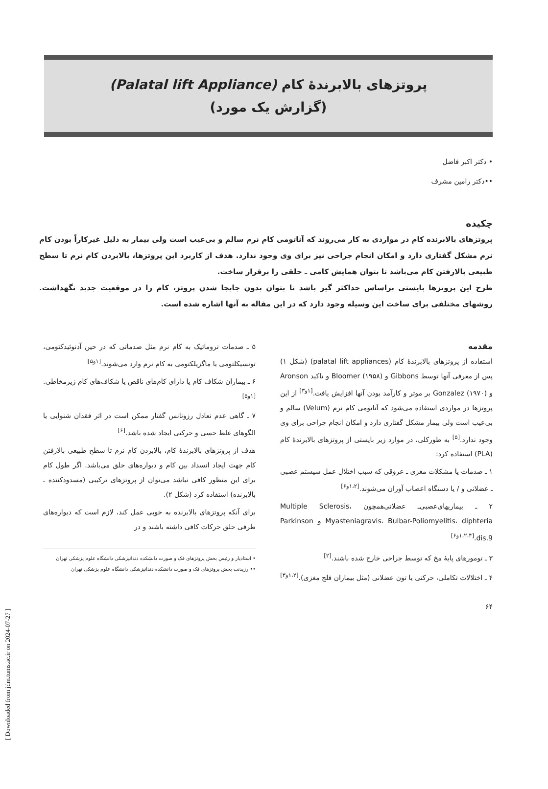[ Downloaded from jdm.tums.ac.ir on 2024-07-27 ]
پروتزهای بالابرندهٔ کام (Palatal lift Appliance)
(گزارش یک مورد)
• دکتر اکبر فاضل
••دکتر رامین مشرف
چکیده
پروتزهای بالابرنده کام در مواردی به کار می‌روند که آناتومی کام نرم سالم و بی‌عیب است ولی بیمار به دلیل غیرکاراً بودن کام نرم مشکل گفتاری دارد و امکان انجام جراحی نیز برای وی وجود ندارد. هدف از کاربرد این پروتزها، بالابردن کام نرم تا سطح طبیعی بالارفتن کام می‌باشد تا بتوان همایش کامی ـ حلقی را برقرار ساخت.
طرح این پروتزها بایستی براساس حداکثر گیر باشد تا بتوان بدون جابجا شدن پروتز، کام را در موقعیت جدید نگهداشت. روشهای مختلفی برای ساخت این وسیله وجود دارد که در این مقاله به آنها اشاره شده است.
مقدمه
استفاده از پروتزهای بالابرندهٔ کام (palatal lift appliances) (شکل ۱) پس از معرفی آنها توسط Gibbons و Bloomer (۱۹۵۸) و تاکید Aronson و Gonzalez (۱۹۷۰) بر موثر و کارآمد بودن آنها افزایش یافت.<sup>[۱و۳]</sup> از این پروتزها در مواردی استفاده می‌شود که آناتومی کام نرم (Velum) سالم و بی‌عیب است ولی بیمار مشکل گفتاری دارد و امکان انجام جراحی برای وی وجود ندارد.<sup>[۵]</sup> به طورکلی، در موارد زیر بایستی از پروتزهای بالابرندهٔ کام (PLA) استفاده کرد:
۱ ـ صدمات یا مشکلات مغزی ـ عروقی که سبب اختلال عمل سیستم عصبی ـ عضلانی و / یا دستگاه اعصاب آوران می‌شوند.<sup>[۱،۲و۶]</sup>
۲ ـ بیماریهای‌عصبی‌ـ عضلانی‌همچون Multiple Sclerosis، Myasteniagravis، Bulbar-Poliomyelitis، diphteria و Parkinson dis.9.<sup>[۱،۲،۴و۶]</sup>
۳ ـ تومورهای پایهٔ مخ که توسط جراحی خارج شده باشند.<sup>[۲]</sup>
۴ ـ اختلالات تکاملی، حرکتی یا تون عضلانی (مثل بیماران فلج مغزی).<sup>[۱،۲و۳]</sup>
۵ ـ صدمات تروماتیک به کام نرم مثل صدماتی که در حین آدنوئیدکتومی، تونسیکلتومی یا ماگزیلکتومی به کام نرم وارد می‌شوند.<sup>[۱و۵]</sup>
۶ ـ بیماران شکاف کام یا دارای کام‌های ناقص یا شکاف‌های کام زیرمخاطی.<sup>[۱و۵]</sup>
۷ ـ گاهی عدم تعادل رزونانس گفتار ممکن است در اثر فقدان شنوایی یا الگوهای غلط حسی و حرکتی ایجاد شده باشد.<sup>[۶]</sup>
هدف از پروتزهای بالابرندهٔ کام، بالابردن کام نرم تا سطح طبیعی بالارفتن کام جهت ایجاد انسداد بین کام و دیواره‌های حلق می‌باشد. اگر طول کام برای این منظور کافی نباشد می‌توان از پروتزهای ترکیبی (مسدودکننده ـ بالابرنده) استفاده کرد (شکل ۲).
برای آنکه پروتزهای بالابرنده به خوبی عمل کند، لازم است که دیواره‌های طرفی حلق حرکات کافی داشته باشند و در
• استادیار و رئیس بخش پروتزهای فک و صورت دانشکده دندانپزشکی دانشگاه علوم پزشکی تهران
•• رزیدنت بخش پروتزهای فک و صورت دانشکده دندانپزشکی دانشگاه علوم پزشکی تهران
۶۴